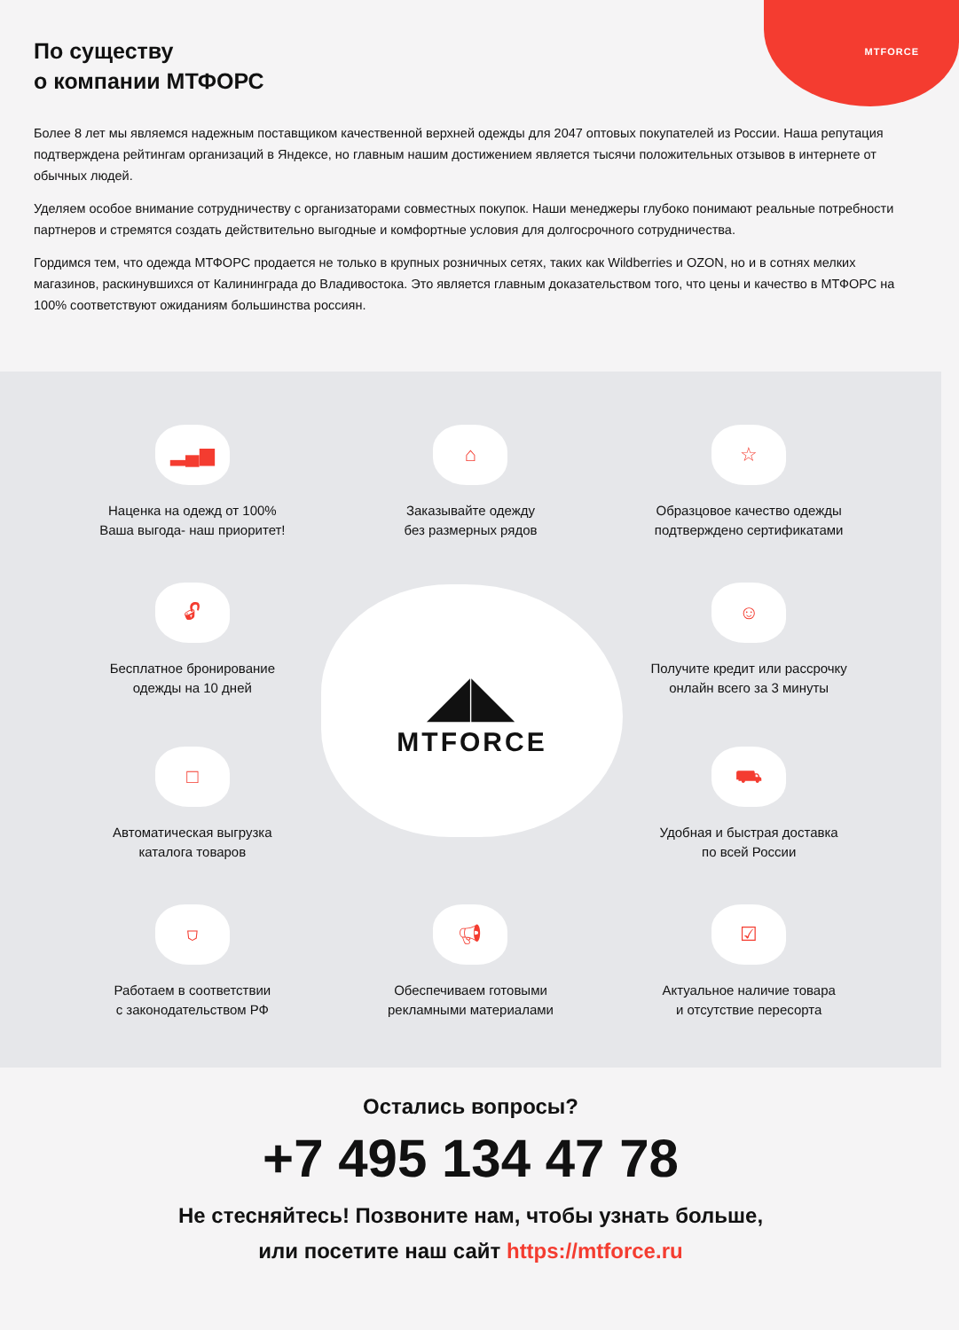MTFORCE
По существу
о компании МТФОРС
Более 8 лет мы являемся надежным поставщиком качественной верхней одежды для 2047 оптовых покупателей из России. Наша репутация подтверждена рейтингам организаций в Яндексе, но главным нашим достижением является тысячи положительных отзывов в интернете от обычных людей.
Уделяем особое внимание сотрудничеству с организаторами совместных покупок. Наши менеджеры глубоко понимают реальные потребности партнеров и стремятся создать действительно выгодные и комфортные условия для долгосрочного сотрудничества.
Гордимся тем, что одежда МТФОРС продается не только в крупных розничных сетях, таких как Wildberries и OZON, но и в сотнях мелких магазинов, раскинувшихся от Калининграда до Владивостока. Это является главным доказательством того, что цены и качество в МТФОРС на 100% соответствуют ожиданиям большинства россиян.
◢◣
MTFORCE
▂▄▆
Наценка на одежд от 100%
Ваша выгода- наш приоритет!
⌂
Заказывайте одежду
без размерных рядов
☆
Образцовое качество одежды
подтверждено сертификатами
🔓︎
Бесплатное бронирование
одежды на 10 дней
☺
Получите кредит или рассрочку
онлайн всего за 3 минуты
□
Автоматическая выгрузка
каталога товаров
⛟
Удобная и быстрая доставка
по всей России
⛉
Работаем в соответствии
с законодательством РФ
📢︎
Обеспечиваем готовыми
рекламными материалами
☑
Актуальное наличие товара
и отсутствие пересорта
Остались вопросы?
+7 495 134 47 78
Не стесняйтесь! Позвоните нам, чтобы узнать больше,
или посетите наш сайт https://mtforce.ru